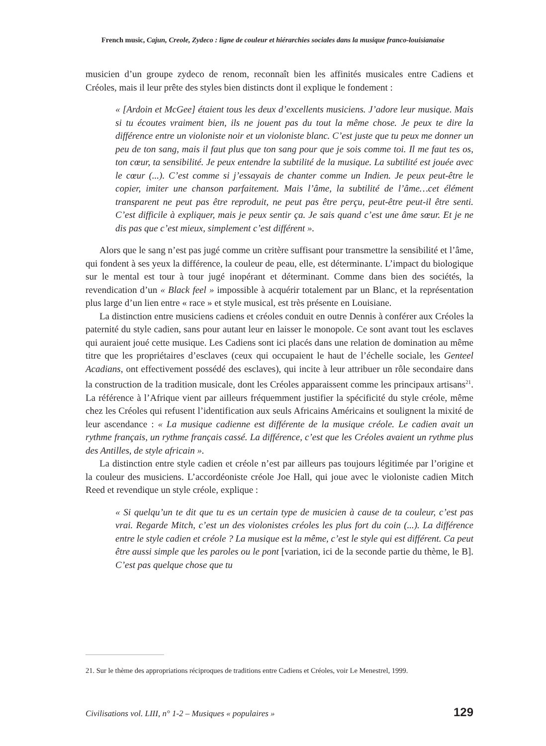French music, Cajun, Creole, Zydeco : ligne de couleur et hiérarchies sociales dans la musique franco-louisianaise
musicien d’un groupe zydeco de renom, reconnaît bien les affinités musicales entre Cadiens et Créoles, mais il leur prête des styles bien distincts dont il explique le fondement :
« [Ardoin et McGee] étaient tous les deux d’excellents musiciens. J’adore leur musique. Mais si tu écoutes vraiment bien, ils ne jouent pas du tout la même chose. Je peux te dire la différence entre un violoniste noir et un violoniste blanc. C’est juste que tu peux me donner un peu de ton sang, mais il faut plus que ton sang pour que je sois comme toi. Il me faut tes os, ton cœur, ta sensibilité. Je peux entendre la subtilité de la musique. La subtilité est jouée avec le cœur (...). C’est comme si j’essayais de chanter comme un Indien. Je peux peut-être le copier, imiter une chanson parfaitement. Mais l’âme, la subtilité de l’âme…cet élément transparent ne peut pas être reproduit, ne peut pas être perçu, peut-être peut-il être senti. C’est difficile à expliquer, mais je peux sentir ça. Je sais quand c’est une âme sœur. Et je ne dis pas que c’est mieux, simplement c’est différent ».
Alors que le sang n’est pas jugé comme un critère suffisant pour transmettre la sensibilité et l’âme, qui fondent à ses yeux la différence, la couleur de peau, elle, est déterminante. L’impact du biologique sur le mental est tour à tour jugé inopérant et déterminant. Comme dans bien des sociétés, la revendication d’un « Black feel » impossible à acquérir totalement par un Blanc, et la représentation plus large d’un lien entre « race » et style musical, est très présente en Louisiane.
La distinction entre musiciens cadiens et créoles conduit en outre Dennis à conférer aux Créoles la paternité du style cadien, sans pour autant leur en laisser le monopole. Ce sont avant tout les esclaves qui auraient joué cette musique. Les Cadiens sont ici placés dans une relation de domination au même titre que les propriétaires d’esclaves (ceux qui occupaient le haut de l’échelle sociale, les Genteel Acadians, ont effectivement possédé des esclaves), qui incite à leur attribuer un rôle secondaire dans la construction de la tradition musicale, dont les Créoles apparaissent comme les principaux artisans<sup>21</sup>. La référence à l’Afrique vient par ailleurs fréquemment justifier la spécificité du style créole, même chez les Créoles qui refusent l’identification aux seuls Africains Américains et soulignent la mixité de leur ascendance : « La musique cadienne est différente de la musique créole. Le cadien avait un rythme français, un rythme français cassé. La différence, c’est que les Créoles avaient un rythme plus des Antilles, de style africain ».
La distinction entre style cadien et créole n’est par ailleurs pas toujours légitimée par l’origine et la couleur des musiciens. L’accordéoniste créole Joe Hall, qui joue avec le violoniste cadien Mitch Reed et revendique un style créole, explique :
« Si quelqu’un te dit que tu es un certain type de musicien à cause de ta couleur, c’est pas vrai. Regarde Mitch, c’est un des violonistes créoles les plus fort du coin (...). La différence entre le style cadien et créole ? La musique est la même, c’est le style qui est différent. Ca peut être aussi simple que les paroles ou le pont [variation, ici de la seconde partie du thème, le B]. C’est pas quelque chose que tu
21. Sur le thème des appropriations réciproques de traditions entre Cadiens et Créoles, voir Le Menestrel, 1999.
Civilisations vol. LIII, n° 1-2 – Musiques « populaires » 129